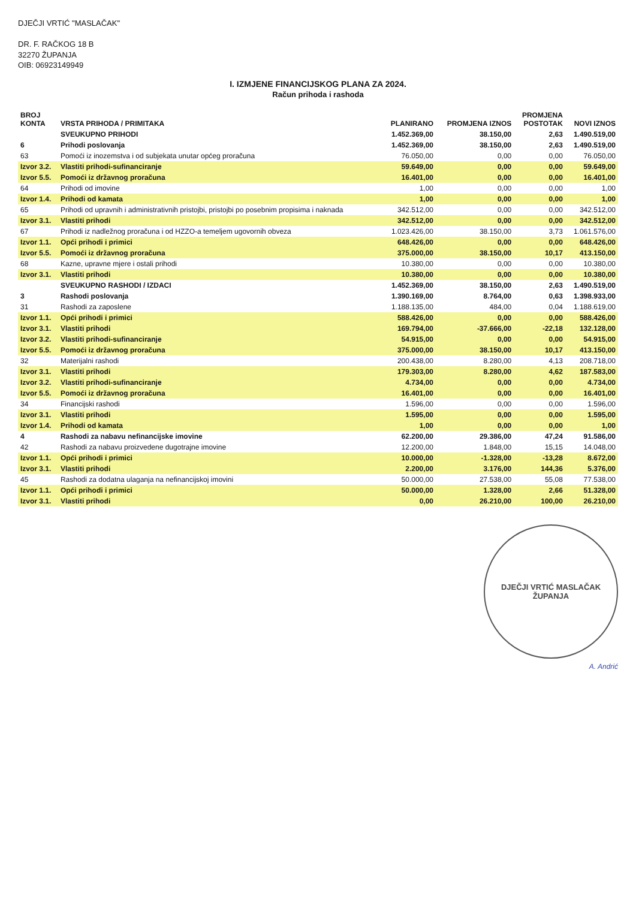DJEČJI VRTIĆ "MASLAČAK"
DR. F. RAČKOG 18 B
32270 ŽUPANJA
OIB: 06923149949
I. IZMJENE FINANCIJSKOG PLANA ZA 2024.
Račun prihoda i rashoda
| BROJ KONTA | VRSTA PRIHODA / PRIMITAKA | PLANIRANO | PROMJENA IZNOS | PROMJENA POSTOTAK | NOVI IZNOS |
| --- | --- | --- | --- | --- | --- |
| | SVEUKUPNO PRIHODI | 1.452.369,00 | 38.150,00 | 2,63 | 1.490.519,00 |
| 6 | Prihodi poslovanja | 1.452.369,00 | 38.150,00 | 2,63 | 1.490.519,00 |
| 63 | Pomoći iz inozemstva i od subjekata unutar općeg proračuna | 76.050,00 | 0,00 | 0,00 | 76.050,00 |
| Izvor 3.2. | Vlastiti prihodi-sufinanciranje | 59.649,00 | 0,00 | 0,00 | 59.649,00 |
| Izvor 5.5. | Pomoći iz državnog proračuna | 16.401,00 | 0,00 | 0,00 | 16.401,00 |
| 64 | Prihodi od imovine | 1,00 | 0,00 | 0,00 | 1,00 |
| Izvor 1.4. | Prihodi od kamata | 1,00 | 0,00 | 0,00 | 1,00 |
| 65 | Prihodi od upravnih i administrativnih pristojbi, pristojbi po posebnim propisima i naknada | 342.512,00 | 0,00 | 0,00 | 342.512,00 |
| Izvor 3.1. | Vlastiti prihodi | 342.512,00 | 0,00 | 0,00 | 342.512,00 |
| 67 | Prihodi iz nadležnog proračuna i od HZZO-a temeljem ugovornih obveza | 1.023.426,00 | 38.150,00 | 3,73 | 1.061.576,00 |
| Izvor 1.1. | Opći prihodi i primici | 648.426,00 | 0,00 | 0,00 | 648.426,00 |
| Izvor 5.5. | Pomoći iz državnog proračuna | 375.000,00 | 38.150,00 | 10,17 | 413.150,00 |
| 68 | Kazne, upravne mjere i ostali prihodi | 10.380,00 | 0,00 | 0,00 | 10.380,00 |
| Izvor 3.1. | Vlastiti prihodi | 10.380,00 | 0,00 | 0,00 | 10.380,00 |
| | SVEUKUPNO RASHODI / IZDACI | 1.452.369,00 | 38.150,00 | 2,63 | 1.490.519,00 |
| 3 | Rashodi poslovanja | 1.390.169,00 | 8.764,00 | 0,63 | 1.398.933,00 |
| 31 | Rashodi za zaposlene | 1.188.135,00 | 484,00 | 0,04 | 1.188.619,00 |
| Izvor 1.1. | Opći prihodi i primici | 588.426,00 | 0,00 | 0,00 | 588.426,00 |
| Izvor 3.1. | Vlastiti prihodi | 169.794,00 | -37.666,00 | -22,18 | 132.128,00 |
| Izvor 3.2. | Vlastiti prihodi-sufinanciranje | 54.915,00 | 0,00 | 0,00 | 54.915,00 |
| Izvor 5.5. | Pomoći iz državnog proračuna | 375.000,00 | 38.150,00 | 10,17 | 413.150,00 |
| 32 | Materijalni rashodi | 200.438,00 | 8.280,00 | 4,13 | 208.718,00 |
| Izvor 3.1. | Vlastiti prihodi | 179.303,00 | 8.280,00 | 4,62 | 187.583,00 |
| Izvor 3.2. | Vlastiti prihodi-sufinanciranje | 4.734,00 | 0,00 | 0,00 | 4.734,00 |
| Izvor 5.5. | Pomoći iz državnog proračuna | 16.401,00 | 0,00 | 0,00 | 16.401,00 |
| 34 | Financijski rashodi | 1.596,00 | 0,00 | 0,00 | 1.596,00 |
| Izvor 3.1. | Vlastiti prihodi | 1.595,00 | 0,00 | 0,00 | 1.595,00 |
| Izvor 1.4. | Prihodi od kamata | 1,00 | 0,00 | 0,00 | 1,00 |
| 4 | Rashodi za nabavu nefinancijske imovine | 62.200,00 | 29.386,00 | 47,24 | 91.586,00 |
| 42 | Rashodi za nabavu proizvedene dugotrajne imovine | 12.200,00 | 1.848,00 | 15,15 | 14.048,00 |
| Izvor 1.1. | Opći prihodi i primici | 10.000,00 | -1.328,00 | -13,28 | 8.672,00 |
| Izvor 3.1. | Vlastiti prihodi | 2.200,00 | 3.176,00 | 144,36 | 5.376,00 |
| 45 | Rashodi za dodatna ulaganja na nefinancijskoj imovini | 50.000,00 | 27.538,00 | 55,08 | 77.538,00 |
| Izvor 1.1. | Opći prihodi i primici | 50.000,00 | 1.328,00 | 2,66 | 51.328,00 |
| Izvor 3.1. | Vlastiti prihodi | 0,00 | 26.210,00 | 100,00 | 26.210,00 |
DJEČJI VRTIĆ MASLAČAK
ŽUPANJA
A. Andrić